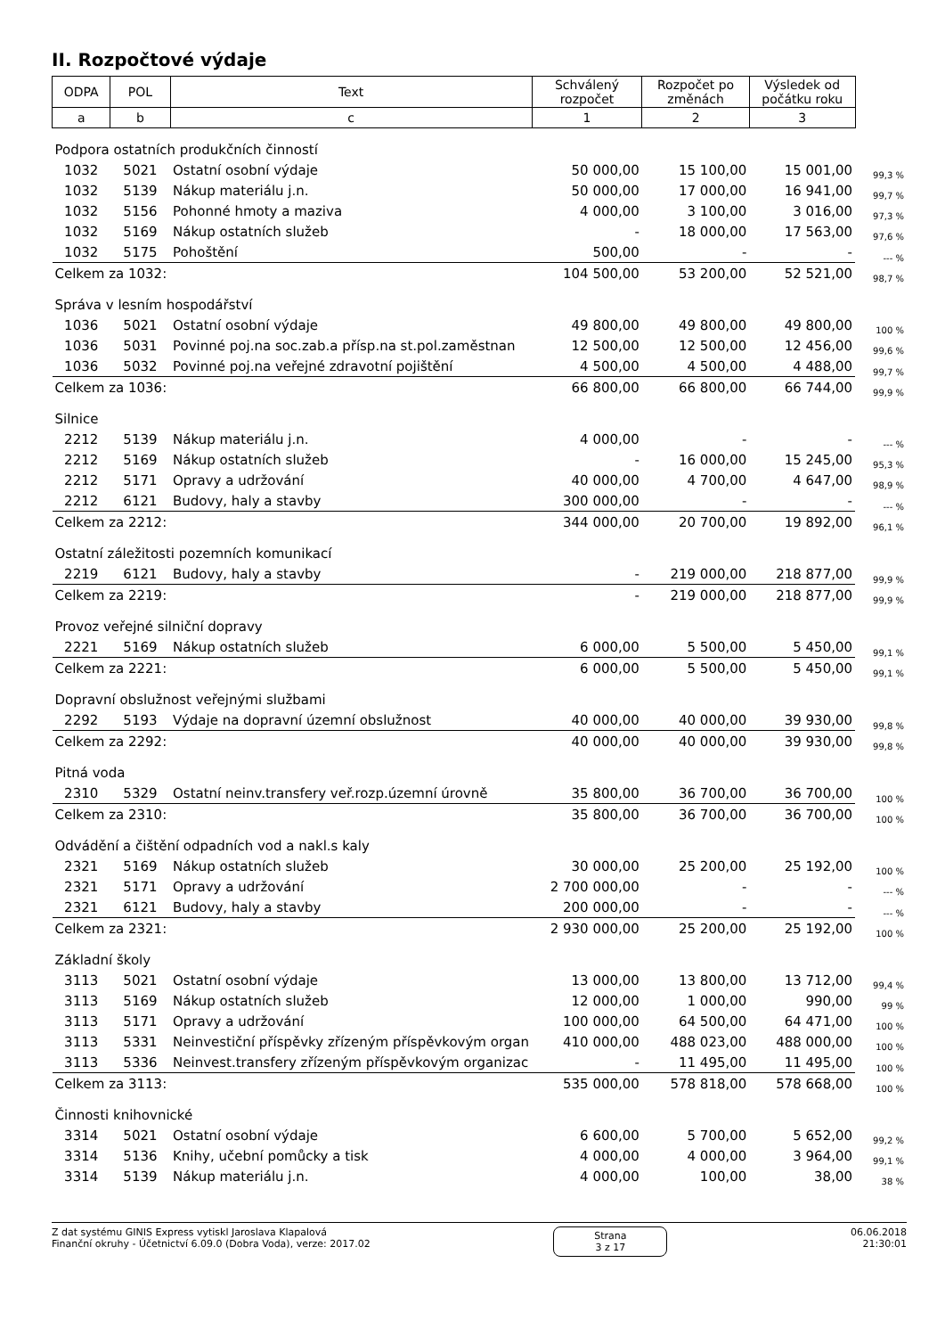II. Rozpočtové výdaje
| ODPA | POL | Text | Schválený rozpočet | Rozpočet po změnách | Výsledek od počátku roku | |
| a | b | c | 1 | 2 | 3 | |
| Podpora ostatních produkčních činností | | | | | | |
| 1032 | 5021 | Ostatní osobní výdaje | 50 000,00 | 15 100,00 | 15 001,00 | 99,3 % |
| 1032 | 5139 | Nákup materiálu j.n. | 50 000,00 | 17 000,00 | 16 941,00 | 99,7 % |
| 1032 | 5156 | Pohonné hmoty a maziva | 4 000,00 | 3 100,00 | 3 016,00 | 97,3 % |
| 1032 | 5169 | Nákup ostatních služeb | - | 18 000,00 | 17 563,00 | 97,6 % |
| 1032 | 5175 | Pohoštění | 500,00 | - | - | --- % |
| Celkem za 1032: | | | 104 500,00 | 53 200,00 | 52 521,00 | 98,7 % |
| Správa v lesním hospodářství | | | | | | |
| 1036 | 5021 | Ostatní osobní výdaje | 49 800,00 | 49 800,00 | 49 800,00 | 100 % |
| 1036 | 5031 | Povinné poj.na soc.zab.a přísp.na st.pol.zaměstnan | 12 500,00 | 12 500,00 | 12 456,00 | 99,6 % |
| 1036 | 5032 | Povinné poj.na veřejné zdravotní pojištění | 4 500,00 | 4 500,00 | 4 488,00 | 99,7 % |
| Celkem za 1036: | | | 66 800,00 | 66 800,00 | 66 744,00 | 99,9 % |
| Silnice | | | | | | |
| 2212 | 5139 | Nákup materiálu j.n. | 4 000,00 | - | - | --- % |
| 2212 | 5169 | Nákup ostatních služeb | - | 16 000,00 | 15 245,00 | 95,3 % |
| 2212 | 5171 | Opravy a udržování | 40 000,00 | 4 700,00 | 4 647,00 | 98,9 % |
| 2212 | 6121 | Budovy, haly a stavby | 300 000,00 | - | - | --- % |
| Celkem za 2212: | | | 344 000,00 | 20 700,00 | 19 892,00 | 96,1 % |
| Ostatní záležitosti pozemních komunikací | | | | | | |
| 2219 | 6121 | Budovy, haly a stavby | - | 219 000,00 | 218 877,00 | 99,9 % |
| Celkem za 2219: | | | - | 219 000,00 | 218 877,00 | 99,9 % |
| Provoz veřejné silniční dopravy | | | | | | |
| 2221 | 5169 | Nákup ostatních služeb | 6 000,00 | 5 500,00 | 5 450,00 | 99,1 % |
| Celkem za 2221: | | | 6 000,00 | 5 500,00 | 5 450,00 | 99,1 % |
| Dopravní obslužnost veřejnými službami | | | | | | |
| 2292 | 5193 | Výdaje na dopravní územní obslužnost | 40 000,00 | 40 000,00 | 39 930,00 | 99,8 % |
| Celkem za 2292: | | | 40 000,00 | 40 000,00 | 39 930,00 | 99,8 % |
| Pitná voda | | | | | | |
| 2310 | 5329 | Ostatní neinv.transfery veř.rozp.územní úrovně | 35 800,00 | 36 700,00 | 36 700,00 | 100 % |
| Celkem za 2310: | | | 35 800,00 | 36 700,00 | 36 700,00 | 100 % |
| Odvádění a čištění odpadních vod a nakl.s kaly | | | | | | |
| 2321 | 5169 | Nákup ostatních služeb | 30 000,00 | 25 200,00 | 25 192,00 | 100 % |
| 2321 | 5171 | Opravy a udržování | 2 700 000,00 | - | - | --- % |
| 2321 | 6121 | Budovy, haly a stavby | 200 000,00 | - | - | --- % |
| Celkem za 2321: | | | 2 930 000,00 | 25 200,00 | 25 192,00 | 100 % |
| Základní školy | | | | | | |
| 3113 | 5021 | Ostatní osobní výdaje | 13 000,00 | 13 800,00 | 13 712,00 | 99,4 % |
| 3113 | 5169 | Nákup ostatních služeb | 12 000,00 | 1 000,00 | 990,00 | 99 % |
| 3113 | 5171 | Opravy a udržování | 100 000,00 | 64 500,00 | 64 471,00 | 100 % |
| 3113 | 5331 | Neinvestiční příspěvky zřízeným příspěvkovým organ | 410 000,00 | 488 023,00 | 488 000,00 | 100 % |
| 3113 | 5336 | Neinvest.transfery zřízeným příspěvkovým organizac | - | 11 495,00 | 11 495,00 | 100 % |
| Celkem za 3113: | | | 535 000,00 | 578 818,00 | 578 668,00 | 100 % |
| Činnosti knihovnické | | | | | | |
| 3314 | 5021 | Ostatní osobní výdaje | 6 600,00 | 5 700,00 | 5 652,00 | 99,2 % |
| 3314 | 5136 | Knihy, učební pomůcky a tisk | 4 000,00 | 4 000,00 | 3 964,00 | 99,1 % |
| 3314 | 5139 | Nákup materiálu j.n. | 4 000,00 | 100,00 | 38,00 | 38 % |
Z dat systému GINIS Express vytiskl Jaroslava Klapalová
Finanční okruhy - Účetnictví 6.09.0 (Dobra Voda), verze: 2017.02
Strana
3 z 17
06.06.2018
21:30:01